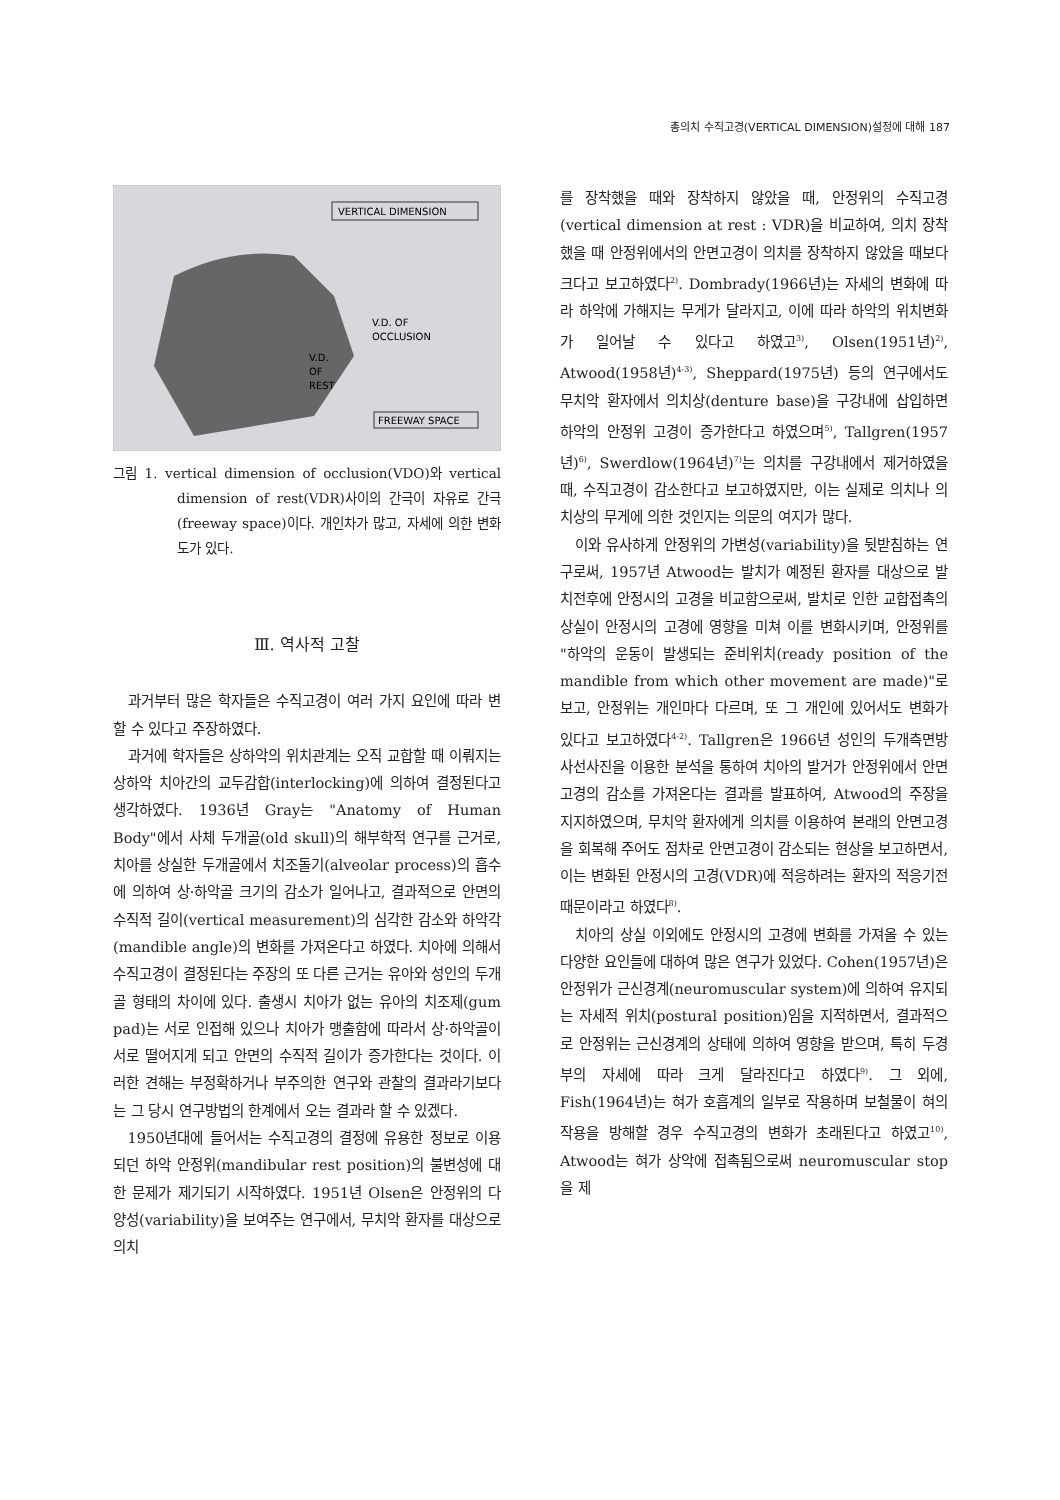총의치 수직고경(VERTICAL DIMENSION)설정에 대해 187
VERTICAL DIMENSION
V.D. OF
OCCLUSION
V.D.
OF
REST
FREEWAY SPACE
그림 1. vertical dimension of occlusion(VDO)와 vertical dimension of rest(VDR)사이의 간극이 자유로 간극(freeway space)이다. 개인차가 많고, 자세에 의한 변화도가 있다.
Ⅲ. 역사적 고찰
과거부터 많은 학자들은 수직고경이 여러 가지 요인에 따라 변할 수 있다고 주장하였다.
과거에 학자들은 상하악의 위치관계는 오직 교합할 때 이뤄지는 상하악 치아간의 교두감합(interlocking)에 의하여 결정된다고 생각하였다. 1936년 Gray는 "Anatomy of Human Body"에서 사체 두개골(old skull)의 해부학적 연구를 근거로, 치아를 상실한 두개골에서 치조돌기(alveolar process)의 흡수에 의하여 상·하악골 크기의 감소가 일어나고, 결과적으로 안면의 수직적 길이(vertical measurement)의 심각한 감소와 하악각(mandible angle)의 변화를 가져온다고 하였다. 치아에 의해서 수직고경이 결정된다는 주장의 또 다른 근거는 유아와 성인의 두개골 형태의 차이에 있다. 출생시 치아가 없는 유아의 치조제(gum pad)는 서로 인접해 있으나 치아가 맹출함에 따라서 상·하악골이 서로 떨어지게 되고 안면의 수직적 길이가 증가한다는 것이다. 이러한 견해는 부정확하거나 부주의한 연구와 관찰의 결과라기보다는 그 당시 연구방법의 한계에서 오는 결과라 할 수 있겠다.
1950년대에 들어서는 수직고경의 결정에 유용한 정보로 이용되던 하악 안정위(mandibular rest position)의 불변성에 대한 문제가 제기되기 시작하였다. 1951년 Olsen은 안정위의 다양성(variability)을 보여주는 연구에서, 무치악 환자를 대상으로 의치
를 장착했을 때와 장착하지 않았을 때, 안정위의 수직고경(vertical dimension at rest : VDR)을 비교하여, 의치 장착했을 때 안정위에서의 안면고경이 의치를 장착하지 않았을 때보다 크다고 보고하였다<sup>2)</sup>. Dombrady(1966년)는 자세의 변화에 따라 하악에 가해지는 무게가 달라지고, 이에 따라 하악의 위치변화가 일어날 수 있다고 하였고<sup>3)</sup>, Olsen(1951년)<sup>2)</sup>, Atwood(1958년)<sup>4-3)</sup>, Sheppard(1975년) 등의 연구에서도 무치악 환자에서 의치상(denture base)을 구강내에 삽입하면 하악의 안정위 고경이 증가한다고 하였으며<sup>5)</sup>, Tallgren(1957년)<sup>6)</sup>, Swerdlow(1964년)<sup>7)</sup>는 의치를 구강내에서 제거하였을 때, 수직고경이 감소한다고 보고하였지만, 이는 실제로 의치나 의치상의 무게에 의한 것인지는 의문의 여지가 많다.
이와 유사하게 안정위의 가변성(variability)을 뒷받침하는 연구로써, 1957년 Atwood는 발치가 예정된 환자를 대상으로 발치전후에 안정시의 고경을 비교함으로써, 발치로 인한 교합접촉의 상실이 안정시의 고경에 영향을 미쳐 이를 변화시키며, 안정위를 "하악의 운동이 발생되는 준비위치(ready position of the mandible from which other movement are made)"로 보고, 안정위는 개인마다 다르며, 또 그 개인에 있어서도 변화가 있다고 보고하였다<sup>4-2)</sup>. Tallgren은 1966년 성인의 두개측면방사선사진을 이용한 분석을 통하여 치아의 발거가 안정위에서 안면고경의 감소를 가져온다는 결과를 발표하여, Atwood의 주장을 지지하였으며, 무치악 환자에게 의치를 이용하여 본래의 안면고경을 회복해 주어도 점차로 안면고경이 감소되는 현상을 보고하면서, 이는 변화된 안정시의 고경(VDR)에 적응하려는 환자의 적응기전 때문이라고 하였다<sup>8)</sup>.
치아의 상실 이외에도 안정시의 고경에 변화를 가져올 수 있는 다양한 요인들에 대하여 많은 연구가 있었다. Cohen(1957년)은 안정위가 근신경계(neuromuscular system)에 의하여 유지되는 자세적 위치(postural position)임을 지적하면서, 결과적으로 안정위는 근신경계의 상태에 의하여 영향을 받으며, 특히 두경부의 자세에 따라 크게 달라진다고 하였다<sup>9)</sup>. 그 외에, Fish(1964년)는 혀가 호흡계의 일부로 작용하며 보철물이 혀의 작용을 방해할 경우 수직고경의 변화가 초래된다고 하였고<sup>10)</sup>, Atwood는 혀가 상악에 접촉됨으로써 neuromuscular stop을 제